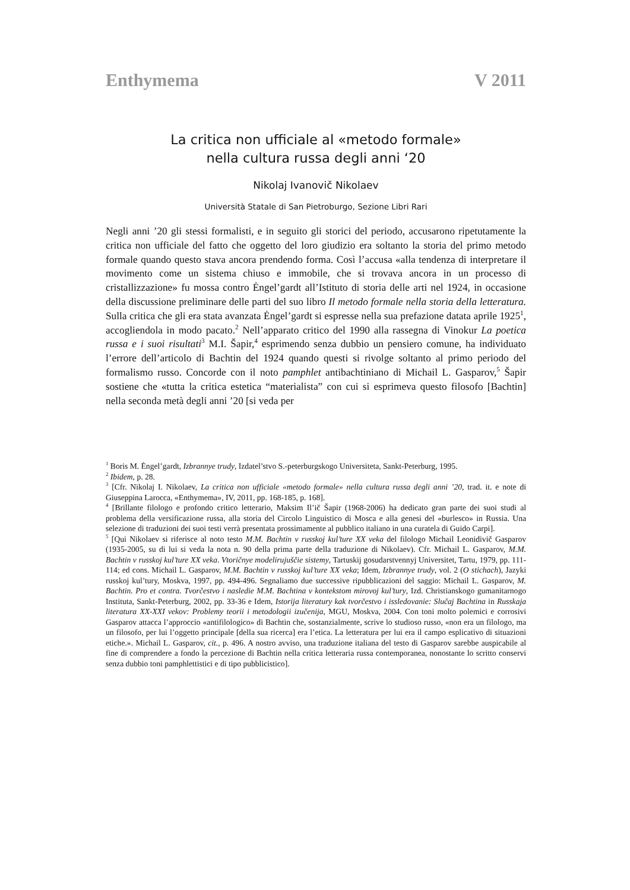Enthymema V 2011
La critica non ufficiale al «metodo formale»
nella cultura russa degli anni ‘20
Nikolaj Ivanovič Nikolaev
Università Statale di San Pietroburgo, Sezione Libri Rari
Negli anni ’20 gli stessi formalisti, e in seguito gli storici del periodo, accusarono ripetutamente la critica non ufficiale del fatto che oggetto del loro giudizio era soltanto la storia del primo metodo formale quando questo stava ancora prendendo forma. Così l’accusa «alla tendenza di interpretare il movimento come un sistema chiuso e immobile, che si trovava ancora in un processo di cristallizzazione» fu mossa contro Ėngel’gardt all’Istituto di storia delle arti nel 1924, in occasione della discussione preliminare delle parti del suo libro Il metodo formale nella storia della letteratura. Sulla critica che gli era stata avanzata Ėngel’gardt si espresse nella sua prefazione datata aprile 1925<sup>1</sup>, accogliendola in modo pacato.<sup>2</sup> Nell’apparato critico del 1990 alla rassegna di Vinokur La poetica russa e i suoi risultati<sup>3</sup> M.I. Šapir,<sup>4</sup> esprimendo senza dubbio un pensiero comune, ha individuato l’errore dell’articolo di Bachtin del 1924 quando questi si rivolge soltanto al primo periodo del formalismo russo. Concorde con il noto pamphlet antibachtiniano di Michail L. Gasparov,<sup>5</sup> Šapir sostiene che «tutta la critica estetica “materialista” con cui si esprimeva questo filosofo [Bachtin] nella seconda metà degli anni ’20 [si veda per
<sup>1</sup> Boris M. Ėngel’gardt, Izbrannye trudy, Izdatel’stvo S.-peterburgskogo Universiteta, Sankt-Peterburg, 1995.
<sup>2</sup> Ibidem, p. 28.
<sup>3</sup> [Cfr. Nikolaj I. Nikolaev, La critica non ufficiale «metodo formale» nella cultura russa degli anni ’20, trad. it. e note di Giuseppina Larocca, «Enthymema», IV, 2011, pp. 168-185, p. 168].
<sup>4</sup> [Brillante filologo e profondo critico letterario, Maksim Il’ič Šapir (1968-2006) ha dedicato gran parte dei suoi studi al problema della versificazione russa, alla storia del Circolo Linguistico di Mosca e alla genesi del «burlesco» in Russia. Una selezione di traduzioni dei suoi testi verrà presentata prossimamente al pubblico italiano in una curatela di Guido Carpi].
<sup>5</sup> [Qui Nikolaev si riferisce al noto testo M.M. Bachtin v russkoj kul’ture XX veka del filologo Michail Leonidivič Gasparov (1935-2005, su di lui si veda la nota n. 90 della prima parte della traduzione di Nikolaev). Cfr. Michail L. Gasparov, M.M. Bachtin v russkoj kul’ture XX veka. Vtoričnye modelirujuščie sistemy, Tartuskij gosudarstvennyj Universitet, Tartu, 1979, pp. 111-114; ed cons. Michail L. Gasparov, M.M. Bachtin v russkoj kul’ture XX veka; Idem, Izbrannye trudy, vol. 2 (O stichach), Jazyki russkoj kul’tury, Moskva, 1997, pp. 494-496. Segnaliamo due successive ripubblicazioni del saggio: Michail L. Gasparov, M. Bachtin. Pro et contra. Tvorčestvo i nasledie M.M. Bachtina v kontekstom mirovoj kul’tury, Izd. Christianskogo gumanitarnogo Instituta, Sankt-Peterburg, 2002, pp. 33-36 e Idem, Istorija literatury kak tvorčestvo i issledovanie: Slučaj Bachtina in Russkaja literatura XX-XXI vekov: Problemy teorii i metodologii izučenija, MGU, Moskva, 2004. Con toni molto polemici e corrosivi Gasparov attacca l’approccio «antifilologico» di Bachtin che, sostanzialmente, scrive lo studioso russo, «non era un filologo, ma un filosofo, per lui l’oggetto principale [della sua ricerca] era l’etica. La letteratura per lui era il campo esplicativo di situazioni etiche.». Michail L. Gasparov, cit., p. 496. A nostro avviso, una traduzione italiana del testo di Gasparov sarebbe auspicabile al fine di comprendere a fondo la percezione di Bachtin nella critica letteraria russa contemporanea, nonostante lo scritto conservi senza dubbio toni pamphlettistici e di tipo pubblicistico].